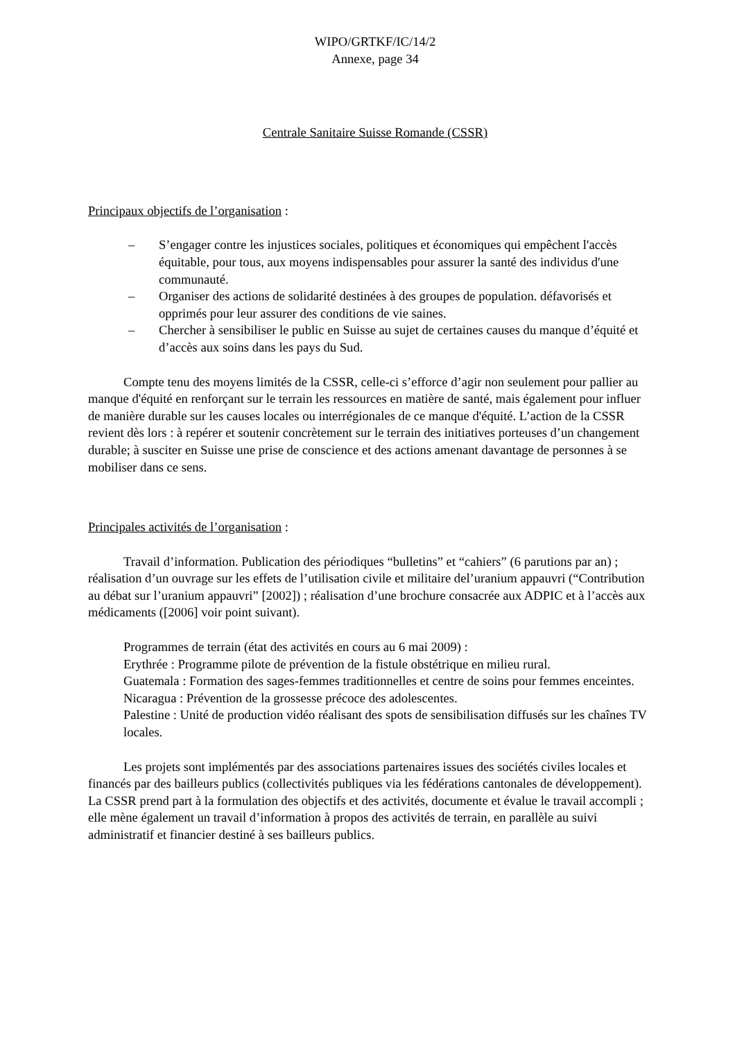WIPO/GRTKF/IC/14/2
Annexe, page 34
Centrale Sanitaire Suisse Romande (CSSR)
Principaux objectifs de l’organisation :
– S’engager contre les injustices sociales, politiques et économiques qui empêchent l'accès équitable, pour tous, aux moyens indispensables pour assurer la santé des individus d'une communauté.
– Organiser des actions de solidarité destinées à des groupes de population. défavorisés et opprimés pour leur assurer des conditions de vie saines.
– Chercher à sensibiliser le public en Suisse au sujet de certaines causes du manque d’équité et d’accès aux soins dans les pays du Sud.
Compte tenu des moyens limités de la CSSR, celle-ci s’efforce d’agir non seulement pour pallier au manque d'équité en renforçant sur le terrain les ressources en matière de santé, mais également pour influer de manière durable sur les causes locales ou interrégionales de ce manque d'équité. L’action de la CSSR revient dès lors : à repérer et soutenir concrètement sur le terrain des initiatives porteuses d’un changement durable; à susciter en Suisse une prise de conscience et des actions amenant davantage de personnes à se mobiliser dans ce sens.
Principales activités de l’organisation :
Travail d’information. Publication des périodiques “bulletins” et “cahiers” (6 parutions par an) ; réalisation d’un ouvrage sur les effets de l’utilisation civile et militaire del’uranium appauvri (“Contribution au débat sur l’uranium appauvri” [2002]) ; réalisation d’une brochure consacrée aux ADPIC et à l’accès aux médicaments ([2006] voir point suivant).
Programmes de terrain (état des activités en cours au 6 mai 2009) :
Erythrée : Programme pilote de prévention de la fistule obstétrique en milieu rural.
Guatemala : Formation des sages-femmes traditionnelles et centre de soins pour femmes enceintes.
Nicaragua : Prévention de la grossesse précoce des adolescentes.
Palestine : Unité de production vidéo réalisant des spots de sensibilisation diffusés sur les chaînes TV locales.
Les projets sont implémentés par des associations partenaires issues des sociétés civiles locales et financés par des bailleurs publics (collectivités publiques via les fédérations cantonales de développement). La CSSR prend part à la formulation des objectifs et des activités, documente et évalue le travail accompli ; elle mène également un travail d’information à propos des activités de terrain, en parallèle au suivi administratif et financier destiné à ses bailleurs publics.